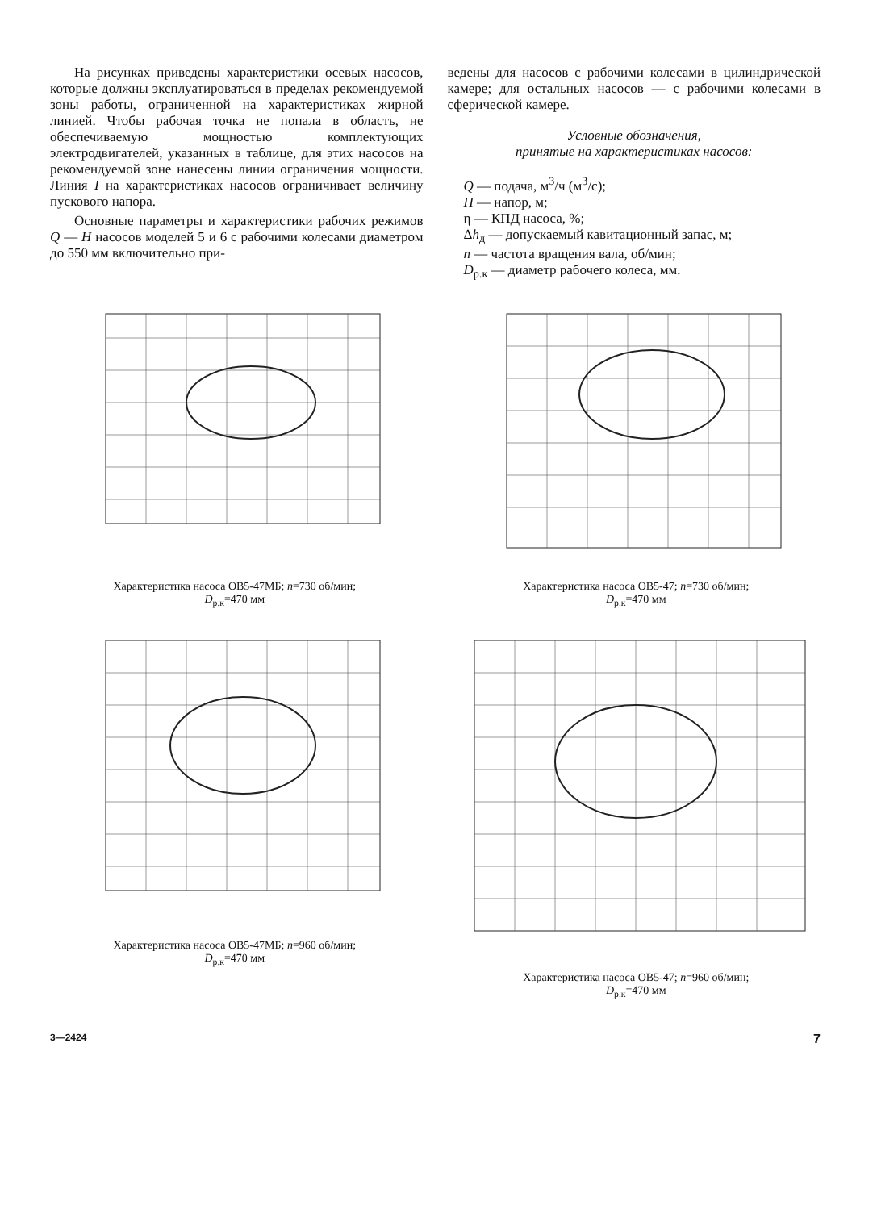На рисунках приведены характеристики осевых насосов, которые должны эксплуатироваться в пределах рекомендуемой зоны работы, ограниченной на характеристиках жирной линией. Чтобы рабочая точка не попала в область, не обеспечиваемую мощностью комплектующих электродвигателей, указанных в таблице, для этих насосов на рекомендуемой зоне нанесены линии ограничения мощности. Линия I на характеристиках насосов ограничивает величину пускового напора.
Основные параметры и характеристики рабочих режимов Q — H насосов моделей 5 и 6 с рабочими колесами диаметром до 550 мм включительно при-
ведены для насосов с рабочими колесами в цилиндрической камере; для остальных насосов — с рабочими колесами в сферической камере.
Условные обозначения,
принятые на характеристиках насосов:
Q — подача, м<sup>3</sup>/ч (м<sup>3</sup>/с);
H — напор, м;
η — КПД насоса, %;
Δh<sub>д</sub> — допускаемый кавитационный запас, м;
n — частота вращения вала, об/мин;
D<sub>р.к</sub> — диаметр рабочего колеса, мм.
Характеристика насоса ОВ5-47МБ; n=730 об/мин;
D<sub>р.к</sub>=470 мм
Характеристика насоса ОВ5-47; n=730 об/мин;
D<sub>р.к</sub>=470 мм
Характеристика насоса ОВ5-47МБ; n=960 об/мин;
D<sub>р.к</sub>=470 мм
Характеристика насоса ОВ5-47; n=960 об/мин;
D<sub>р.к</sub>=470 мм
3—2424 7